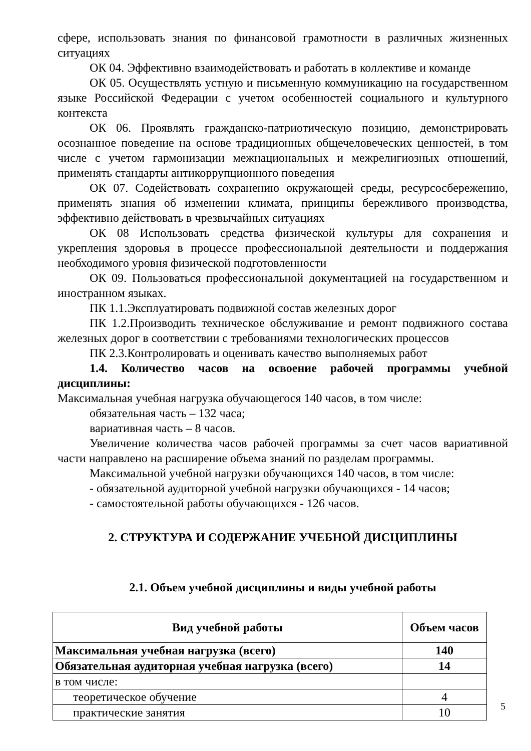сфере, использовать знания по финансовой грамотности в различных жизненных ситуациях
ОК 04. Эффективно взаимодействовать и работать в коллективе и команде
ОК 05. Осуществлять устную и письменную коммуникацию на государственном языке Российской Федерации с учетом особенностей социального и культурного контекста
ОК 06. Проявлять гражданско-патриотическую позицию, демонстрировать осознанное поведение на основе традиционных общечеловеческих ценностей, в том числе с учетом гармонизации межнациональных и межрелигиозных отношений, применять стандарты антикоррупционного поведения
ОК 07. Содействовать сохранению окружающей среды, ресурсосбережению, применять знания об изменении климата, принципы бережливого производства, эффективно действовать в чрезвычайных ситуациях
ОК 08 Использовать средства физической культуры для сохранения и укрепления здоровья в процессе профессиональной деятельности и поддержания необходимого уровня физической подготовленности
ОК 09. Пользоваться профессиональной документацией на государственном и иностранном языках.
ПК 1.1.Эксплуатировать подвижной состав железных дорог
ПК 1.2.Производить техническое обслуживание и ремонт подвижного состава железных дорог в соответствии с требованиями технологических процессов
ПК 2.3.Контролировать и оценивать качество выполняемых работ
1.4. Количество часов на освоение рабочей программы учебной дисциплины:
Максимальная учебная нагрузка обучающегося 140 часов, в том числе:
обязательная часть – 132 часа;
вариативная часть – 8 часов.
Увеличение количества часов рабочей программы за счет часов вариативной части направлено на расширение объема знаний по разделам программы.
Максимальной учебной нагрузки обучающихся 140 часов, в том числе:
- обязательной аудиторной учебной нагрузки обучающихся - 14 часов;
- самостоятельной работы обучающихся - 126 часов.
2. СТРУКТУРА И СОДЕРЖАНИЕ УЧЕБНОЙ ДИСЦИПЛИНЫ
2.1. Объем учебной дисциплины и виды учебной работы
| Вид учебной работы | Объем часов |
| --- | --- |
| Максимальная учебная нагрузка (всего) | 140 |
| Обязательная аудиторная учебная нагрузка (всего) | 14 |
| в том числе: | |
| теоретическое обучение | 4 |
| практические занятия | 10 |
5